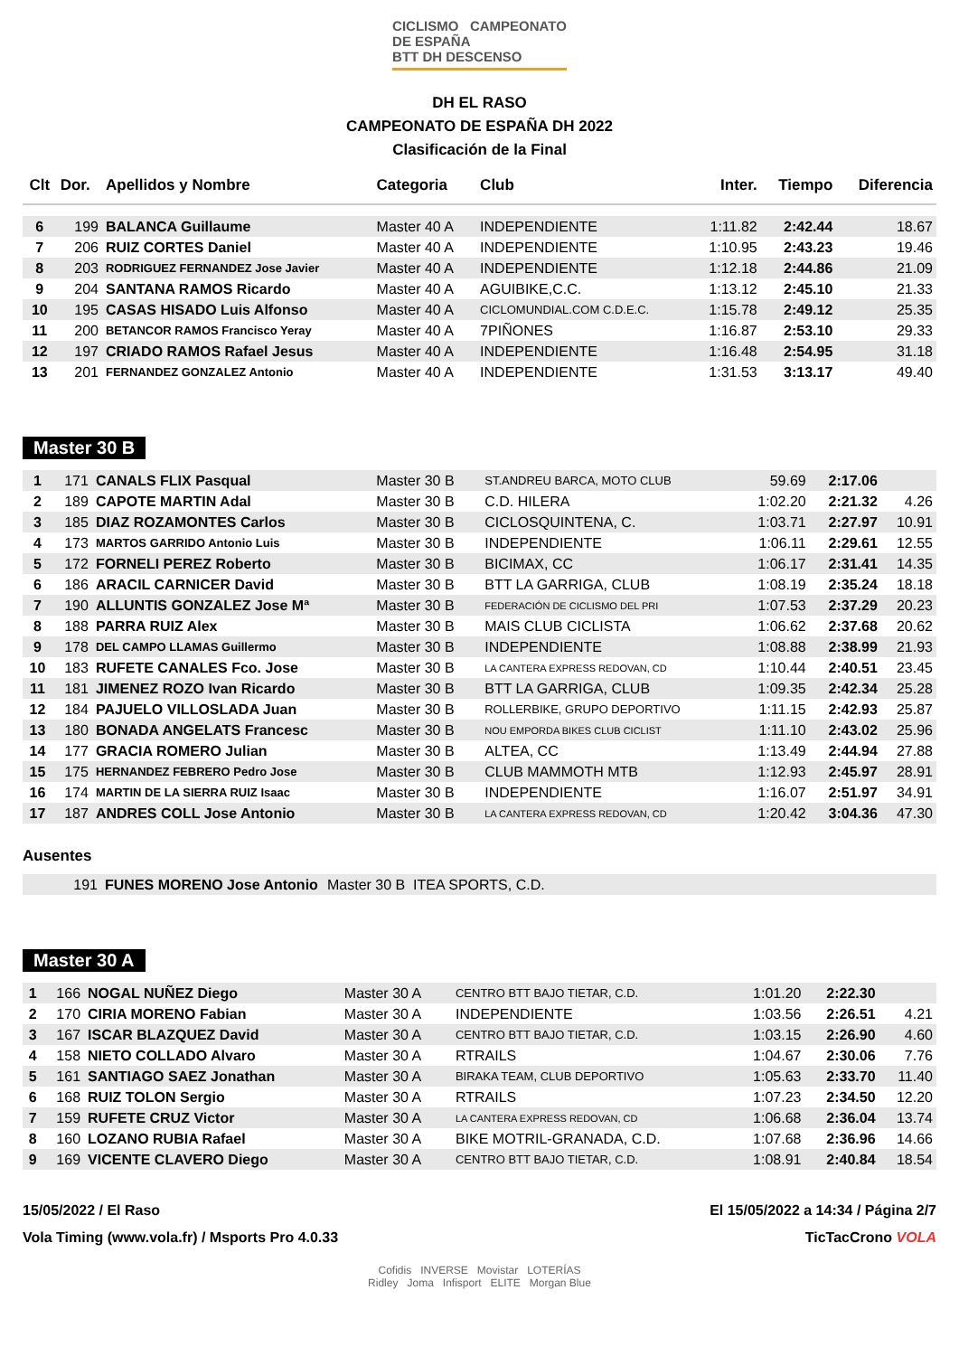CICLISMO CAMPEONATO
DE ESPAÑA
BTT DH DESCENSO
DH EL RASO
CAMPEONATO DE ESPAÑA DH 2022
Clasificación de la Final
| Clt | Dor. | Apellidos y Nombre | Categoria | Club | Inter. | Tiempo | Diferencia |
| --- | --- | --- | --- | --- | --- | --- | --- |
| 6 | 199 | BALANCA Guillaume | Master 40 A | INDEPENDIENTE | 1:11.82 | 2:42.44 | 18.67 |
| 7 | 206 | RUIZ CORTES Daniel | Master 40 A | INDEPENDIENTE | 1:10.95 | 2:43.23 | 19.46 |
| 8 | 203 | RODRIGUEZ FERNANDEZ Jose Javier | Master 40 A | INDEPENDIENTE | 1:12.18 | 2:44.86 | 21.09 |
| 9 | 204 | SANTANA RAMOS Ricardo | Master 40 A | AGUIBIKE,C.C. | 1:13.12 | 2:45.10 | 21.33 |
| 10 | 195 | CASAS HISADO Luis Alfonso | Master 40 A | CICLOMUNDIAL.COM C.D.E.C. | 1:15.78 | 2:49.12 | 25.35 |
| 11 | 200 | BETANCOR RAMOS Francisco Yeray | Master 40 A | 7PIÑONES | 1:16.87 | 2:53.10 | 29.33 |
| 12 | 197 | CRIADO RAMOS Rafael Jesus | Master 40 A | INDEPENDIENTE | 1:16.48 | 2:54.95 | 31.18 |
| 13 | 201 | FERNANDEZ GONZALEZ Antonio | Master 40 A | INDEPENDIENTE | 1:31.53 | 3:13.17 | 49.40 |
Master 30 B
| 1 | 171 | CANALS FLIX Pasqual | Master 30 B | ST.ANDREU BARCA, MOTO CLUB | 59.69 | 2:17.06 | |
| 2 | 189 | CAPOTE MARTIN Adal | Master 30 B | C.D. HILERA | 1:02.20 | 2:21.32 | 4.26 |
| 3 | 185 | DIAZ ROZAMONTES Carlos | Master 30 B | CICLOSQUINTENA, C. | 1:03.71 | 2:27.97 | 10.91 |
| 4 | 173 | MARTOS GARRIDO Antonio Luis | Master 30 B | INDEPENDIENTE | 1:06.11 | 2:29.61 | 12.55 |
| 5 | 172 | FORNELI PEREZ Roberto | Master 30 B | BICIMAX, CC | 1:06.17 | 2:31.41 | 14.35 |
| 6 | 186 | ARACIL CARNICER David | Master 30 B | BTT LA GARRIGA, CLUB | 1:08.19 | 2:35.24 | 18.18 |
| 7 | 190 | ALLUNTIS GONZALEZ Jose Mª | Master 30 B | FEDERACIÓN DE CICLISMO DEL PRI | 1:07.53 | 2:37.29 | 20.23 |
| 8 | 188 | PARRA RUIZ Alex | Master 30 B | MAIS CLUB CICLISTA | 1:06.62 | 2:37.68 | 20.62 |
| 9 | 178 | DEL CAMPO LLAMAS Guillermo | Master 30 B | INDEPENDIENTE | 1:08.88 | 2:38.99 | 21.93 |
| 10 | 183 | RUFETE CANALES Fco. Jose | Master 30 B | LA CANTERA EXPRESS REDOVAN, CD | 1:10.44 | 2:40.51 | 23.45 |
| 11 | 181 | JIMENEZ ROZO Ivan Ricardo | Master 30 B | BTT LA GARRIGA, CLUB | 1:09.35 | 2:42.34 | 25.28 |
| 12 | 184 | PAJUELO VILLOSLADA Juan | Master 30 B | ROLLERBIKE, GRUPO DEPORTIVO | 1:11.15 | 2:42.93 | 25.87 |
| 13 | 180 | BONADA ANGELATS Francesc | Master 30 B | NOU EMPORDA BIKES CLUB CICLIST | 1:11.10 | 2:43.02 | 25.96 |
| 14 | 177 | GRACIA ROMERO Julian | Master 30 B | ALTEA, CC | 1:13.49 | 2:44.94 | 27.88 |
| 15 | 175 | HERNANDEZ FEBRERO Pedro Jose | Master 30 B | CLUB MAMMOTH MTB | 1:12.93 | 2:45.97 | 28.91 |
| 16 | 174 | MARTIN DE LA SIERRA RUIZ Isaac | Master 30 B | INDEPENDIENTE | 1:16.07 | 2:51.97 | 34.91 |
| 17 | 187 | ANDRES COLL Jose Antonio | Master 30 B | LA CANTERA EXPRESS REDOVAN, CD | 1:20.42 | 3:04.36 | 47.30 |
Ausentes
| | 191 | FUNES MORENO Jose Antonio | Master 30 B | ITEA SPORTS, C.D. | |
Master 30 A
| 1 | 166 | NOGAL NUÑEZ Diego | Master 30 A | CENTRO BTT BAJO TIETAR, C.D. | 1:01.20 | 2:22.30 | |
| 2 | 170 | CIRIA MORENO Fabian | Master 30 A | INDEPENDIENTE | 1:03.56 | 2:26.51 | 4.21 |
| 3 | 167 | ISCAR BLAZQUEZ David | Master 30 A | CENTRO BTT BAJO TIETAR, C.D. | 1:03.15 | 2:26.90 | 4.60 |
| 4 | 158 | NIETO COLLADO Alvaro | Master 30 A | RTRAILS | 1:04.67 | 2:30.06 | 7.76 |
| 5 | 161 | SANTIAGO SAEZ Jonathan | Master 30 A | BIRAKA TEAM, CLUB DEPORTIVO | 1:05.63 | 2:33.70 | 11.40 |
| 6 | 168 | RUIZ TOLON Sergio | Master 30 A | RTRAILS | 1:07.23 | 2:34.50 | 12.20 |
| 7 | 159 | RUFETE CRUZ Victor | Master 30 A | LA CANTERA EXPRESS REDOVAN, CD | 1:06.68 | 2:36.04 | 13.74 |
| 8 | 160 | LOZANO RUBIA Rafael | Master 30 A | BIKE MOTRIL-GRANADA, C.D. | 1:07.68 | 2:36.96 | 14.66 |
| 9 | 169 | VICENTE CLAVERO Diego | Master 30 A | CENTRO BTT BAJO TIETAR, C.D. | 1:08.91 | 2:40.84 | 18.54 |
15/05/2022 / El Raso El 15/05/2022 a 14:34 / Página 2/7
Vola Timing (www.vola.fr) / Msports Pro 4.0.33 TicTacCrono VOLA
Cofidis INVERSE Movistar LOTERÍAS
Ridley Joma Infisport ELITE Morgan Blue